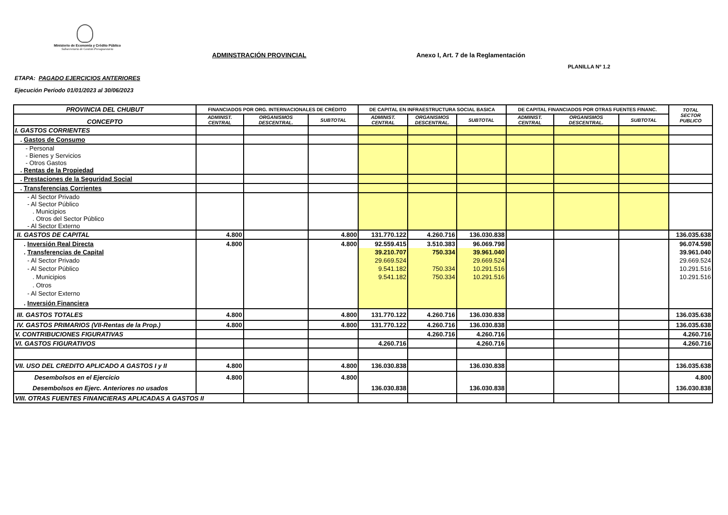Ministerio de Economía y Crédito Público
Subsecretaría de Gestión Presupuestaria
ADMINSTRACIÓN PROVINCIAL
Anexo I, Art. 7 de la Reglamentación
PLANILLA Nº 1.2
ETAPA: PAGADO EJERCICIOS ANTERIORES
Ejecución Período 01/01/2023 al 30/06/2023
| PROVINCIA DEL CHUBUT | FINANCIADOS POR ORG. INTERNACIONALES DE CRÉDITO | | | DE CAPITAL EN INFRAESTRUCTURA SOCIAL BASICA | | | DE CAPITAL FINANCIADOS POR OTRAS FUENTES FINANC. | | | TOTAL SECTOR PUBLICO |
| --- | --- | --- | --- | --- | --- | --- | --- | --- | --- | --- |
| CONCEPTO | ADMINIST. CENTRAL | ORGANISMOS DESCENTRAL. | SUBTOTAL | ADMINIST. CENTRAL | ORGANISMOS DESCENTRAL. | SUBTOTAL | ADMINIST. CENTRAL | ORGANISMOS DESCENTRAL. | SUBTOTAL | |
| I. GASTOS CORRIENTES | | | | | | | | | | |
| . Gastos de Consumo | | | | | | | | | | |
| - Personal - Bienes y Servicios - Otros Gastos . Rentas de la Propiedad | | | | | | | | | | |
| . Prestaciones de la Seguridad Social | | | | | | | | | | |
| . Transferencias Corrientes | | | | | | | | | | |
| - Al Sector Privado - Al Sector Público . Municipios . Otros del Sector Público - Al Sector Externo | | | | | | | | | | |
| II. GASTOS DE CAPITAL | 4.800 | | 4.800 | 131.770.122 | 4.260.716 | 136.030.838 | | | | 136.035.638 |
| . Inversión Real Directa | 4.800 | | 4.800 | 92.559.415 | 3.510.383 | 96.069.798 | | | | 96.074.598 |
| . Transferencias de Capital | | | | 39.210.707 | 750.334 | 39.961.040 | | | | 39.961.040 |
| - Al Sector Privado | | | | 29.669.524 | | 29.669.524 | | | | 29.669.524 |
| - Al Sector Público | | | | 9.541.182 | 750.334 | 10.291.516 | | | | 10.291.516 |
| . Municipios | | | | 9.541.182 | 750.334 | 10.291.516 | | | | 10.291.516 |
| . Otros | | | | | | | | | | |
| - Al Sector Externo | | | | | | | | | | |
| . Inversión Financiera | | | | | | | | | | |
| III. GASTOS TOTALES | 4.800 | | 4.800 | 131.770.122 | 4.260.716 | 136.030.838 | | | | 136.035.638 |
| IV. GASTOS PRIMARIOS (VII-Rentas de la Prop.) | 4.800 | | 4.800 | 131.770.122 | 4.260.716 | 136.030.838 | | | | 136.035.638 |
| V. CONTRIBUCIONES FIGURATIVAS | | | | | 4.260.716 | 4.260.716 | | | | 4.260.716 |
| VI. GASTOS FIGURATIVOS | | | | 4.260.716 | | 4.260.716 | | | | 4.260.716 |
| VII. USO DEL CREDITO APLICADO A GASTOS I y II | 4.800 | | 4.800 | 136.030.838 | | 136.030.838 | | | | 136.035.638 |
| Desembolsos en el Ejercicio | 4.800 | | 4.800 | | | | | | | 4.800 |
| Desembolsos en Ejerc. Anteriores no usados | | | | 136.030.838 | | 136.030.838 | | | | 136.030.838 |
| VIII. OTRAS FUENTES FINANCIERAS APLICADAS A GASTOS II | | | | | | | | | | |